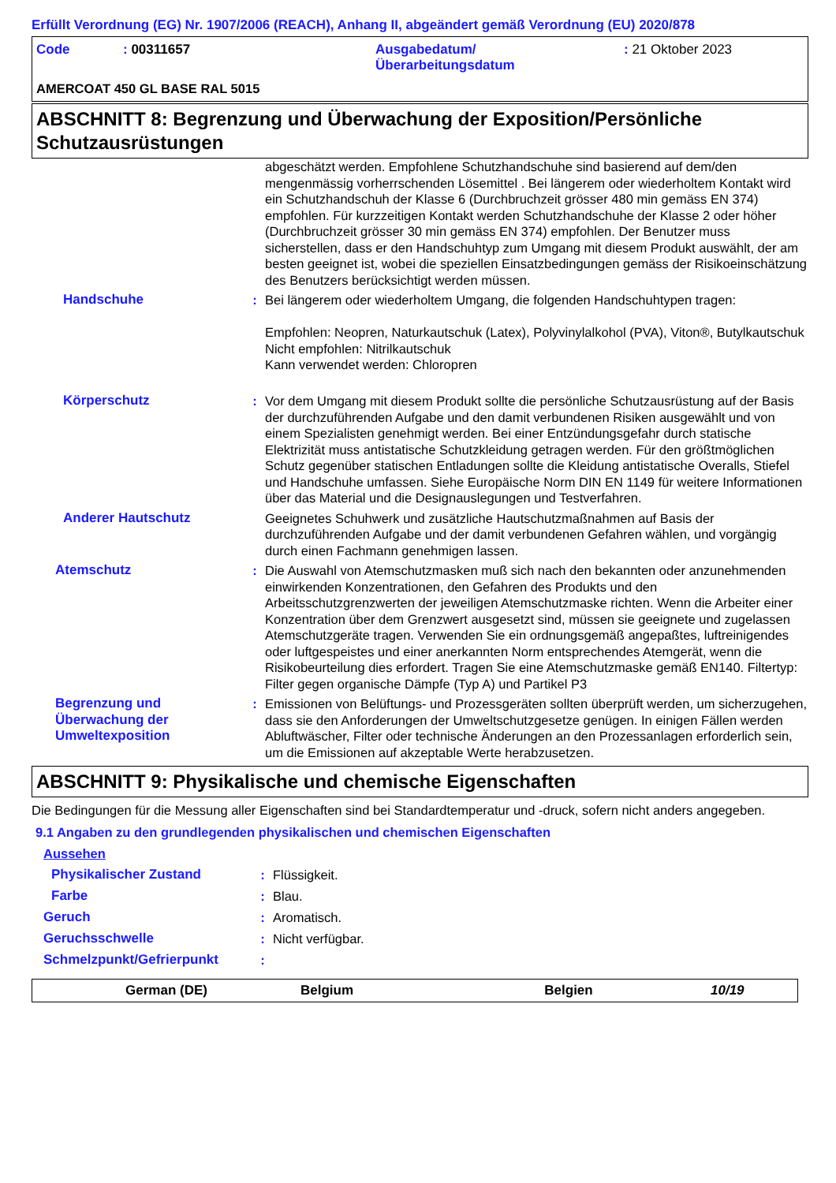Erfüllt Verordnung (EG) Nr. 1907/2006 (REACH), Anhang II, abgeändert gemäß Verordnung (EU) 2020/878
| Code | : 00311657 | Ausgabedatum/ Überarbeitungsdatum | : 21 Oktober 2023 |
AMERCOAT 450 GL BASE RAL 5015
ABSCHNITT 8: Begrenzung und Überwachung der Exposition/Persönliche Schutzausrüstungen
| | | abgeschätzt werden. Empfohlene Schutzhandschuhe sind basierend auf dem/den mengenmässig vorherrschenden Lösemittel . Bei längerem oder wiederholtem Kontakt wird ein Schutzhandschuh der Klasse 6 (Durchbruchzeit grösser 480 min gemäss EN 374) empfohlen. Für kurzzeitigen Kontakt werden Schutzhandschuhe der Klasse 2 oder höher (Durchbruchzeit grösser 30 min gemäss EN 374) empfohlen. Der Benutzer muss sicherstellen, dass er den Handschuhtyp zum Umgang mit diesem Produkt auswählt, der am besten geeignet ist, wobei die speziellen Einsatzbedingungen gemäss der Risikoeinschätzung des Benutzers berücksichtigt werden müssen. |
| Handschuhe | : | Bei längerem oder wiederholtem Umgang, die folgenden Handschuhtypen tragen: Empfohlen: Neopren, Naturkautschuk (Latex), Polyvinylalkohol (PVA), Viton®, Butylkautschuk Nicht empfohlen: Nitrilkautschuk Kann verwendet werden: Chloropren |
| Körperschutz | : | Vor dem Umgang mit diesem Produkt sollte die persönliche Schutzausrüstung auf der Basis der durchzuführenden Aufgabe und den damit verbundenen Risiken ausgewählt und von einem Spezialisten genehmigt werden. Bei einer Entzündungsgefahr durch statische Elektrizität muss antistatische Schutzkleidung getragen werden. Für den größtmöglichen Schutz gegenüber statischen Entladungen sollte die Kleidung antistatische Overalls, Stiefel und Handschuhe umfassen. Siehe Europäische Norm DIN EN 1149 für weitere Informationen über das Material und die Designauslegungen und Testverfahren. |
| Anderer Hautschutz | | Geeignetes Schuhwerk und zusätzliche Hautschutzmaßnahmen auf Basis der durchzuführenden Aufgabe und der damit verbundenen Gefahren wählen, und vorgängig durch einen Fachmann genehmigen lassen. |
| Atemschutz | : | Die Auswahl von Atemschutzmasken muß sich nach den bekannten oder anzunehmenden einwirkenden Konzentrationen, den Gefahren des Produkts und den Arbeitsschutzgrenzwerten der jeweiligen Atemschutzmaske richten. Wenn die Arbeiter einer Konzentration über dem Grenzwert ausgesetzt sind, müssen sie geeignete und zugelassen Atemschutzgeräte tragen. Verwenden Sie ein ordnungsgemäß angepaßtes, luftreinigendes oder luftgespeistes und einer anerkannten Norm entsprechendes Atemgerät, wenn die Risikobeurteilung dies erfordert. Tragen Sie eine Atemschutzmaske gemäß EN140. Filtertyp: Filter gegen organische Dämpfe (Typ A) und Partikel P3 |
| Begrenzung und Überwachung der Umweltexposition | : | Emissionen von Belüftungs- und Prozessgeräten sollten überprüft werden, um sicherzugehen, dass sie den Anforderungen der Umweltschutzgesetze genügen. In einigen Fällen werden Abluftwäscher, Filter oder technische Änderungen an den Prozessanlagen erforderlich sein, um die Emissionen auf akzeptable Werte herabzusetzen. |
ABSCHNITT 9: Physikalische und chemische Eigenschaften
Die Bedingungen für die Messung aller Eigenschaften sind bei Standardtemperatur und -druck, sofern nicht anders angegeben.
9.1 Angaben zu den grundlegenden physikalischen und chemischen Eigenschaften
Aussehen
| Physikalischer Zustand | : | Flüssigkeit. |
| Farbe | : | Blau. |
| Geruch | : | Aromatisch. |
| Geruchsschwelle | : | Nicht verfügbar. |
| Schmelzpunkt/Gefrierpunkt | : | |
German (DE) Belgium Belgien 10/19